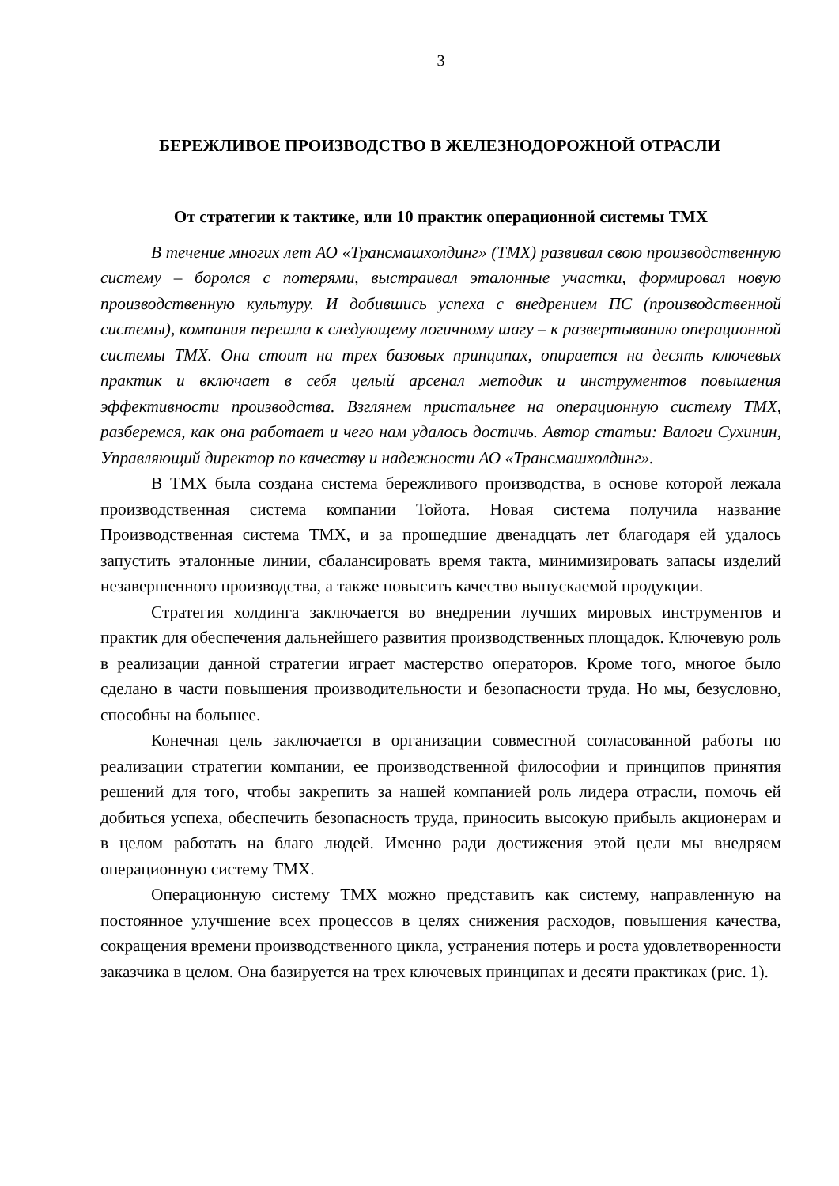3
БЕРЕЖЛИВОЕ ПРОИЗВОДСТВО В ЖЕЛЕЗНОДОРОЖНОЙ ОТРАСЛИ
От стратегии к тактике, или 10 практик операционной системы ТМХ
В течение многих лет АО «Трансмашхолдинг» (ТМХ) развивал свою производственную систему – боролся с потерями, выстраивал эталонные участки, формировал новую производственную культуру. И добившись успеха с внедрением ПС (производственной системы), компания перешла к следующему логичному шагу – к развертыванию операционной системы ТМХ. Она стоит на трех базовых принципах, опирается на десять ключевых практик и включает в себя целый арсенал методик и инструментов повышения эффективности производства. Взглянем пристальнее на операционную систему ТМХ, разберемся, как она работает и чего нам удалось достичь. Автор статьи: Валоги Сухинин, Управляющий директор по качеству и надежности АО «Трансмашхолдинг».
В ТМХ была создана система бережливого производства, в основе которой лежала производственная система компании Тойота. Новая система получила название Производственная система ТМХ, и за прошедшие двенадцать лет благодаря ей удалось запустить эталонные линии, сбалансировать время такта, минимизировать запасы изделий незавершенного производства, а также повысить качество выпускаемой продукции.
Стратегия холдинга заключается во внедрении лучших мировых инструментов и практик для обеспечения дальнейшего развития производственных площадок. Ключевую роль в реализации данной стратегии играет мастерство операторов. Кроме того, многое было сделано в части повышения производительности и безопасности труда. Но мы, безусловно, способны на большее.
Конечная цель заключается в организации совместной согласованной работы по реализации стратегии компании, ее производственной философии и принципов принятия решений для того, чтобы закрепить за нашей компанией роль лидера отрасли, помочь ей добиться успеха, обеспечить безопасность труда, приносить высокую прибыль акционерам и в целом работать на благо людей. Именно ради достижения этой цели мы внедряем операционную систему ТМХ.
Операционную систему ТМХ можно представить как систему, направленную на постоянное улучшение всех процессов в целях снижения расходов, повышения качества, сокращения времени производственного цикла, устранения потерь и роста удовлетворенности заказчика в целом. Она базируется на трех ключевых принципах и десяти практиках (рис. 1).